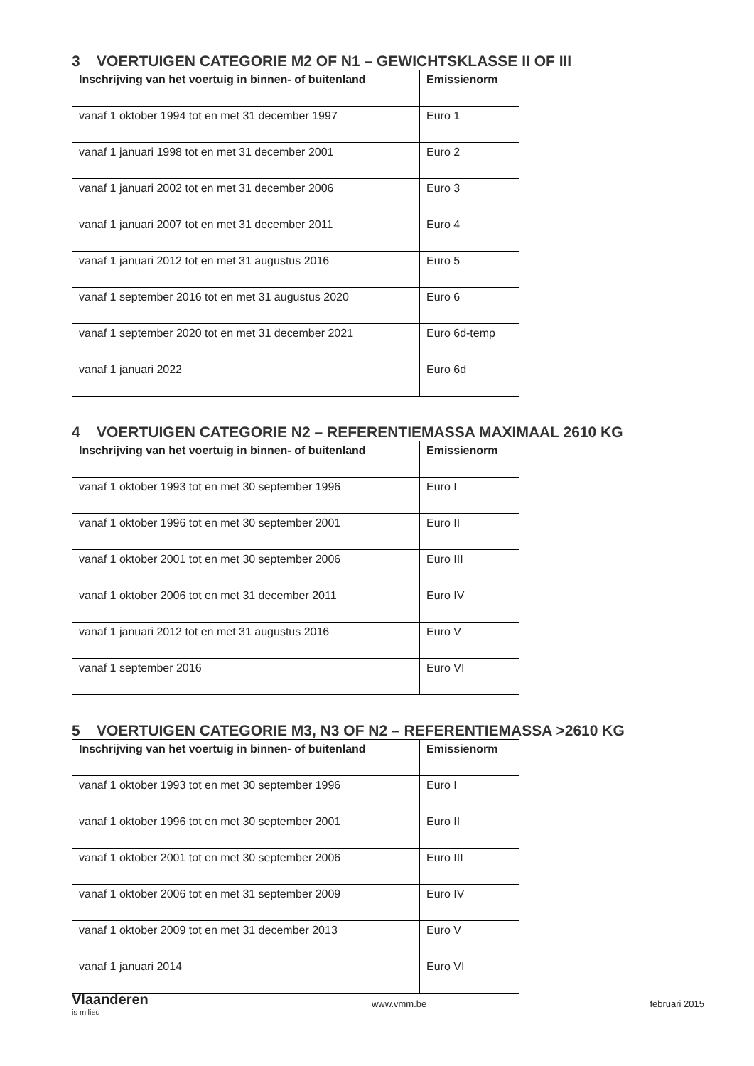3 VOERTUIGEN CATEGORIE M2 OF N1 – GEWICHTSKLASSE II OF III
| Inschrijving van het voertuig in binnen- of buitenland | Emissienorm |
| --- | --- |
| vanaf 1 oktober 1994 tot en met 31 december 1997 | Euro 1 |
| vanaf 1 januari 1998 tot en met 31 december 2001 | Euro 2 |
| vanaf 1 januari 2002 tot en met 31 december 2006 | Euro 3 |
| vanaf 1 januari 2007 tot en met 31 december 2011 | Euro 4 |
| vanaf 1 januari 2012 tot en met 31 augustus 2016 | Euro 5 |
| vanaf 1 september 2016 tot en met 31 augustus 2020 | Euro 6 |
| vanaf 1 september 2020 tot en met 31 december 2021 | Euro 6d-temp |
| vanaf 1 januari 2022 | Euro 6d |
4 VOERTUIGEN CATEGORIE N2 – REFERENTIEMASSA MAXIMAAL 2610 KG
| Inschrijving van het voertuig in binnen- of buitenland | Emissienorm |
| --- | --- |
| vanaf 1 oktober 1993 tot en met 30 september 1996 | Euro I |
| vanaf 1 oktober 1996 tot en met 30 september 2001 | Euro II |
| vanaf 1 oktober 2001 tot en met 30 september 2006 | Euro III |
| vanaf 1 oktober 2006 tot en met 31 december 2011 | Euro IV |
| vanaf 1 januari 2012 tot en met 31 augustus 2016 | Euro V |
| vanaf 1 september 2016 | Euro VI |
5 VOERTUIGEN CATEGORIE M3, N3 OF N2 – REFERENTIEMASSA >2610 KG
| Inschrijving van het voertuig in binnen- of buitenland | Emissienorm |
| --- | --- |
| vanaf 1 oktober 1993 tot en met 30 september 1996 | Euro I |
| vanaf 1 oktober 1996 tot en met 30 september 2001 | Euro II |
| vanaf 1 oktober 2001 tot en met 30 september 2006 | Euro III |
| vanaf 1 oktober 2006 tot en met 31 september 2009 | Euro IV |
| vanaf 1 oktober 2009 tot en met 31 december 2013 | Euro V |
| vanaf 1 januari 2014 | Euro VI |
Vlaanderen
is milieu
www.vmm.be februari 2015